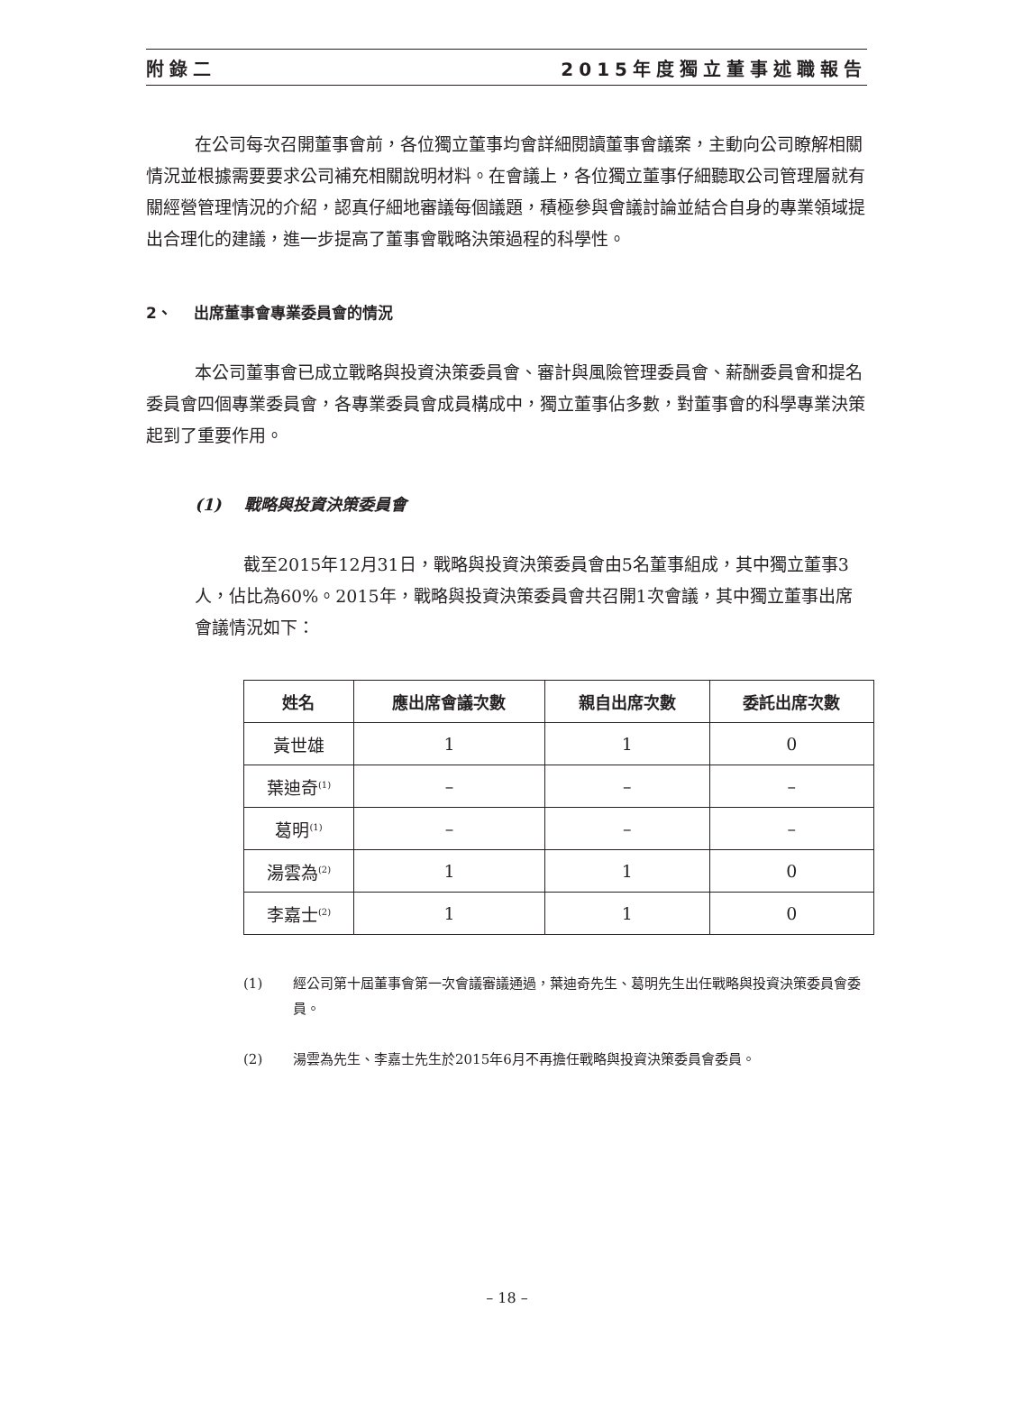附錄二 2015年度獨立董事述職報告
在公司每次召開董事會前，各位獨立董事均會詳細閱讀董事會議案，主動向公司瞭解相關情況並根據需要要求公司補充相關說明材料。在會議上，各位獨立董事仔細聽取公司管理層就有關經營管理情況的介紹，認真仔細地審議每個議題，積極參與會議討論並結合自身的專業領域提出合理化的建議，進一步提高了董事會戰略決策過程的科學性。
2、 出席董事會專業委員會的情況
本公司董事會已成立戰略與投資決策委員會、審計與風險管理委員會、薪酬委員會和提名委員會四個專業委員會，各專業委員會成員構成中，獨立董事佔多數，對董事會的科學專業決策起到了重要作用。
(1) 戰略與投資決策委員會
截至2015年12月31日，戰略與投資決策委員會由5名董事組成，其中獨立董事3人，佔比為60%。2015年，戰略與投資決策委員會共召開1次會議，其中獨立董事出席會議情況如下：
| 姓名 | 應出席會議次數 | 親自出席次數 | 委託出席次數 |
| --- | --- | --- | --- |
| 黃世雄 | 1 | 1 | 0 |
| 葉迪奇<sup>(1)</sup> | – | – | – |
| 葛明<sup>(1)</sup> | – | – | – |
| 湯雲為<sup>(2)</sup> | 1 | 1 | 0 |
| 李嘉士<sup>(2)</sup> | 1 | 1 | 0 |
(1) 經公司第十屆董事會第一次會議審議通過，葉迪奇先生、葛明先生出任戰略與投資決策委員會委員。
(2) 湯雲為先生、李嘉士先生於2015年6月不再擔任戰略與投資決策委員會委員。
– 18 –